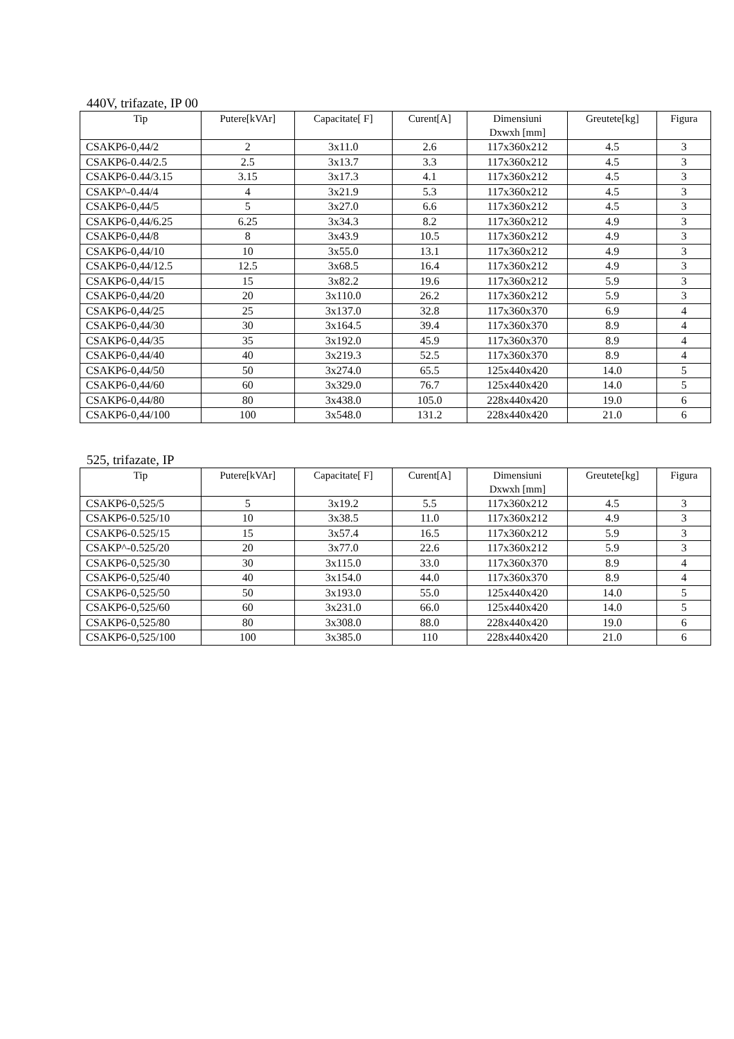440V, trifazate, IP 00
| Tip | Putere[kVAr] | Capacitate[ F] | Curent[A] | Dimensiuni Dxwxh [mm] | Greutete[kg] | Figura |
| --- | --- | --- | --- | --- | --- | --- |
| CSAKP6-0,44/2 | 2 | 3x11.0 | 2.6 | 117x360x212 | 4.5 | 3 |
| CSAKP6-0.44/2.5 | 2.5 | 3x13.7 | 3.3 | 117x360x212 | 4.5 | 3 |
| CSAKP6-0.44/3.15 | 3.15 | 3x17.3 | 4.1 | 117x360x212 | 4.5 | 3 |
| CSAKP^-0.44/4 | 4 | 3x21.9 | 5.3 | 117x360x212 | 4.5 | 3 |
| CSAKP6-0,44/5 | 5 | 3x27.0 | 6.6 | 117x360x212 | 4.5 | 3 |
| CSAKP6-0,44/6.25 | 6.25 | 3x34.3 | 8.2 | 117x360x212 | 4.9 | 3 |
| CSAKP6-0,44/8 | 8 | 3x43.9 | 10.5 | 117x360x212 | 4.9 | 3 |
| CSAKP6-0,44/10 | 10 | 3x55.0 | 13.1 | 117x360x212 | 4.9 | 3 |
| CSAKP6-0,44/12.5 | 12.5 | 3x68.5 | 16.4 | 117x360x212 | 4.9 | 3 |
| CSAKP6-0,44/15 | 15 | 3x82.2 | 19.6 | 117x360x212 | 5.9 | 3 |
| CSAKP6-0,44/20 | 20 | 3x110.0 | 26.2 | 117x360x212 | 5.9 | 3 |
| CSAKP6-0,44/25 | 25 | 3x137.0 | 32.8 | 117x360x370 | 6.9 | 4 |
| CSAKP6-0,44/30 | 30 | 3x164.5 | 39.4 | 117x360x370 | 8.9 | 4 |
| CSAKP6-0,44/35 | 35 | 3x192.0 | 45.9 | 117x360x370 | 8.9 | 4 |
| CSAKP6-0,44/40 | 40 | 3x219.3 | 52.5 | 117x360x370 | 8.9 | 4 |
| CSAKP6-0,44/50 | 50 | 3x274.0 | 65.5 | 125x440x420 | 14.0 | 5 |
| CSAKP6-0,44/60 | 60 | 3x329.0 | 76.7 | 125x440x420 | 14.0 | 5 |
| CSAKP6-0,44/80 | 80 | 3x438.0 | 105.0 | 228x440x420 | 19.0 | 6 |
| CSAKP6-0,44/100 | 100 | 3x548.0 | 131.2 | 228x440x420 | 21.0 | 6 |
525, trifazate, IP
| Tip | Putere[kVAr] | Capacitate[ F] | Curent[A] | Dimensiuni Dxwxh [mm] | Greutete[kg] | Figura |
| --- | --- | --- | --- | --- | --- | --- |
| CSAKP6-0,525/5 | 5 | 3x19.2 | 5.5 | 117x360x212 | 4.5 | 3 |
| CSAKP6-0.525/10 | 10 | 3x38.5 | 11.0 | 117x360x212 | 4.9 | 3 |
| CSAKP6-0.525/15 | 15 | 3x57.4 | 16.5 | 117x360x212 | 5.9 | 3 |
| CSAKP^-0.525/20 | 20 | 3x77.0 | 22.6 | 117x360x212 | 5.9 | 3 |
| CSAKP6-0,525/30 | 30 | 3x115.0 | 33.0 | 117x360x370 | 8.9 | 4 |
| CSAKP6-0,525/40 | 40 | 3x154.0 | 44.0 | 117x360x370 | 8.9 | 4 |
| CSAKP6-0,525/50 | 50 | 3x193.0 | 55.0 | 125x440x420 | 14.0 | 5 |
| CSAKP6-0,525/60 | 60 | 3x231.0 | 66.0 | 125x440x420 | 14.0 | 5 |
| CSAKP6-0,525/80 | 80 | 3x308.0 | 88.0 | 228x440x420 | 19.0 | 6 |
| CSAKP6-0,525/100 | 100 | 3x385.0 | 110 | 228x440x420 | 21.0 | 6 |